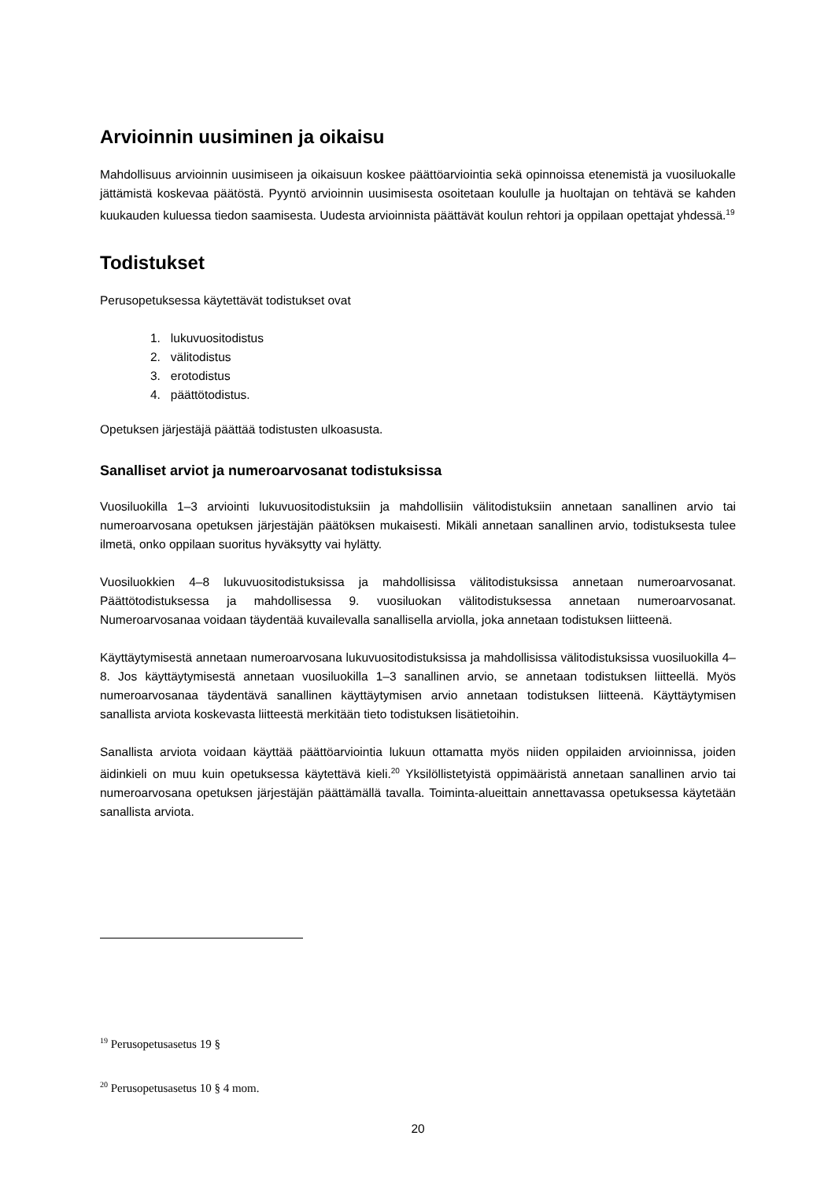Arvioinnin uusiminen ja oikaisu
Mahdollisuus arvioinnin uusimiseen ja oikaisuun koskee päättöarviointia sekä opinnoissa etenemistä ja vuosiluokalle jättämistä koskevaa päätöstä. Pyyntö arvioinnin uusimisesta osoitetaan koululle ja huoltajan on tehtävä se kahden kuukauden kuluessa tiedon saamisesta. Uudesta arvioinnista päättävät koulun rehtori ja oppilaan opettajat yhdessä.<sup>19</sup>
Todistukset
Perusopetuksessa käytettävät todistukset ovat
1. lukuvuositodistus
2. välitodistus
3. erotodistus
4. päättötodistus.
Opetuksen järjestäjä päättää todistusten ulkoasusta.
Sanalliset arviot ja numeroarvosanat todistuksissa
Vuosiluokilla 1–3 arviointi lukuvuositodistuksiin ja mahdollisiin välitodistuksiin annetaan sanallinen arvio tai numeroarvosana opetuksen järjestäjän päätöksen mukaisesti. Mikäli annetaan sanallinen arvio, todistuksesta tulee ilmetä, onko oppilaan suoritus hyväksytty vai hylätty.
Vuosiluokkien 4–8 lukuvuositodistuksissa ja mahdollisissa välitodistuksissa annetaan numeroarvosanat. Päättötodistuksessa ja mahdollisessa 9. vuosiluokan välitodistuksessa annetaan numeroarvosanat. Numeroarvosanaa voidaan täydentää kuvailevalla sanallisella arviolla, joka annetaan todistuksen liitteenä.
Käyttäytymisestä annetaan numeroarvosana lukuvuositodistuksissa ja mahdollisissa välitodistuksissa vuosiluokilla 4–8. Jos käyttäytymisestä annetaan vuosiluokilla 1–3 sanallinen arvio, se annetaan todistuksen liitteellä. Myös numeroarvosanaa täydentävä sanallinen käyttäytymisen arvio annetaan todistuksen liitteenä. Käyttäytymisen sanallista arviota koskevasta liitteestä merkitään tieto todistuksen lisätietoihin.
Sanallista arviota voidaan käyttää päättöarviointia lukuun ottamatta myös niiden oppilaiden arvioinnissa, joiden äidinkieli on muu kuin opetuksessa käytettävä kieli.<sup>20</sup> Yksilöllistetyistä oppimääristä annetaan sanallinen arvio tai numeroarvosana opetuksen järjestäjän päättämällä tavalla. Toiminta-alueittain annettavassa opetuksessa käytetään sanallista arviota.
<sup>19</sup> Perusopetusasetus 19 §
<sup>20</sup> Perusopetusasetus 10 § 4 mom.
20